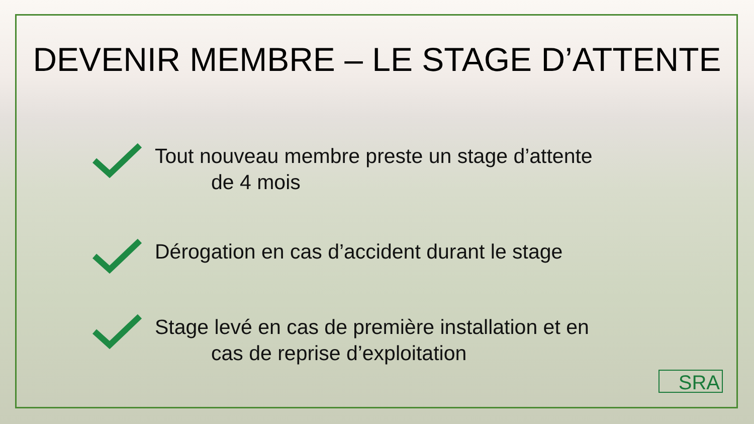DEVENIR MEMBRE – LE STAGE D’ATTENTE
Tout nouveau membre preste un stage d’attente
de 4 mois
Dérogation en cas d’accident durant le stage
Stage levé en cas de première installation et en
cas de reprise d’exploitation
SRA